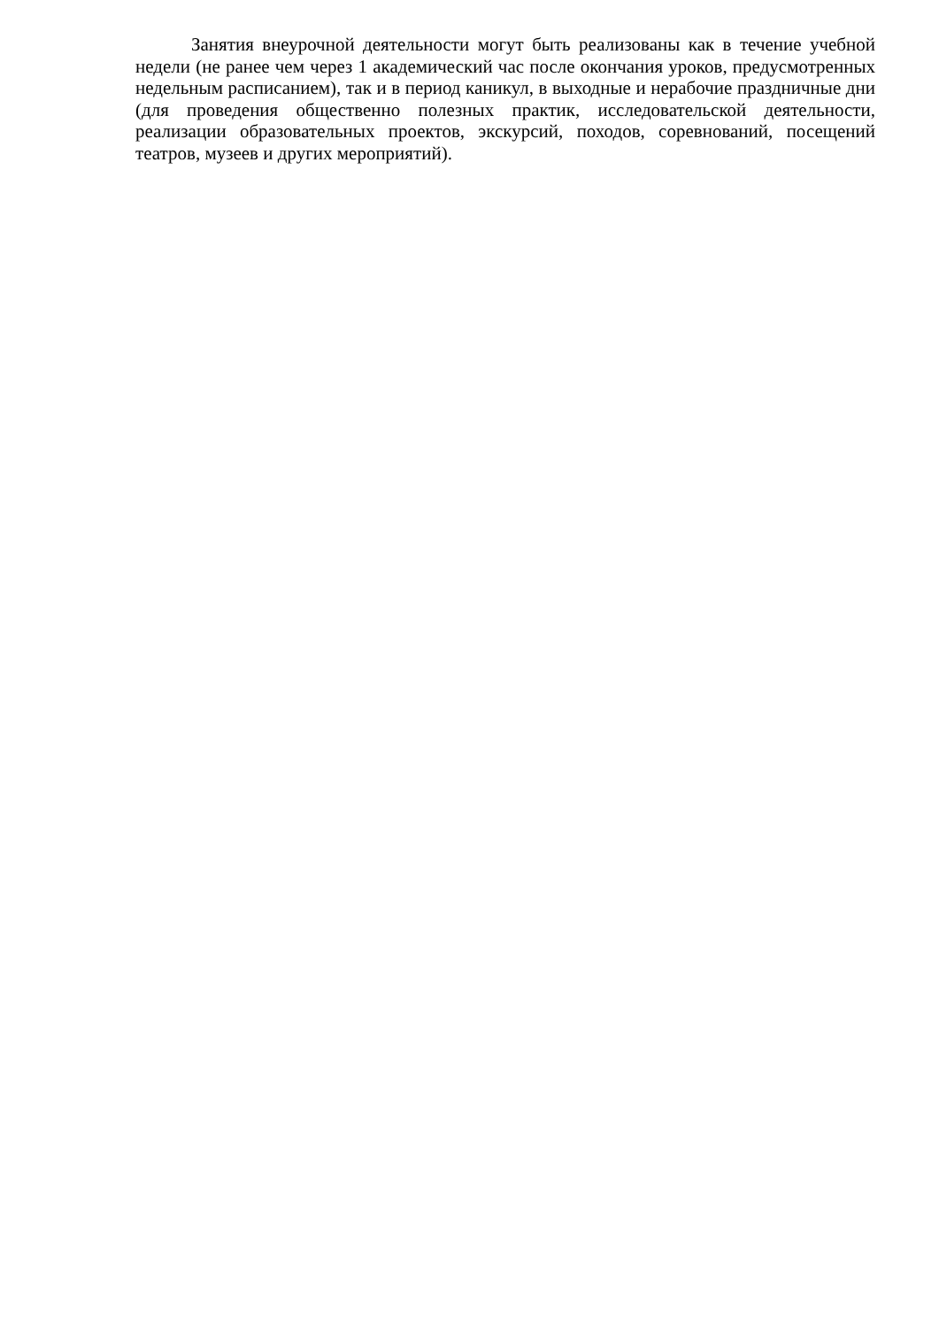Занятия внеурочной деятельности могут быть реализованы как в течение учебной недели (не ранее чем через 1 академический час после окончания уроков, предусмотренных недельным расписанием), так и в период каникул, в выходные и нерабочие праздничные дни (для проведения общественно полезных практик, исследовательской деятельности, реализации образовательных проектов, экскурсий, походов, соревнований, посещений театров, музеев и других мероприятий).